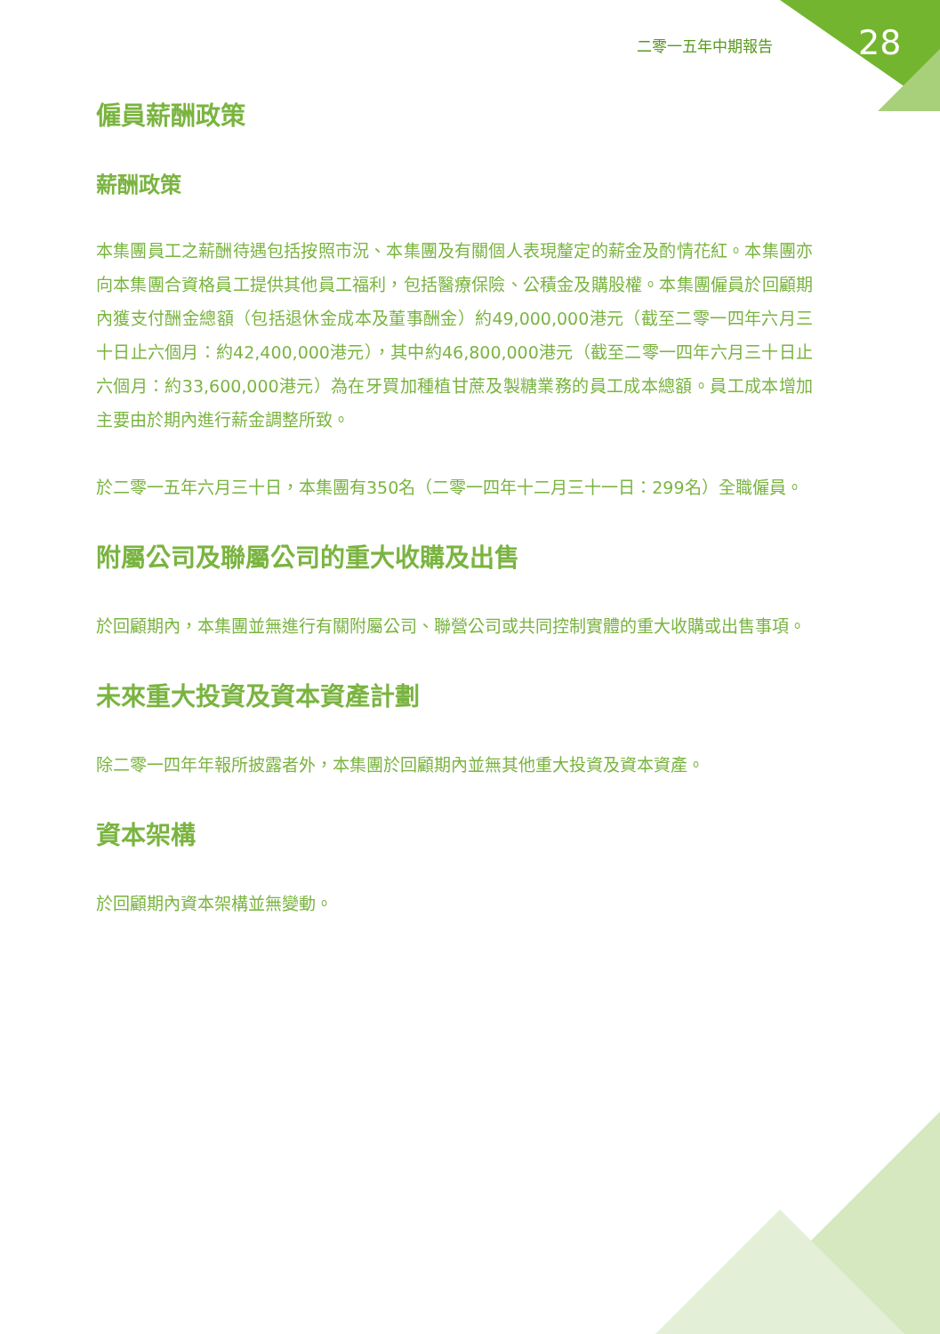二零一五年中期報告 28
僱員薪酬政策
薪酬政策
本集團員工之薪酬待遇包括按照市況、本集團及有關個人表現釐定的薪金及酌情花紅。本集團亦向本集團合資格員工提供其他員工福利，包括醫療保險、公積金及購股權。本集團僱員於回顧期內獲支付酬金總額（包括退休金成本及董事酬金）約49,000,000港元（截至二零一四年六月三十日止六個月：約42,400,000港元），其中約46,800,000港元（截至二零一四年六月三十日止六個月：約33,600,000港元）為在牙買加種植甘蔗及製糖業務的員工成本總額。員工成本增加主要由於期內進行薪金調整所致。
於二零一五年六月三十日，本集團有350名（二零一四年十二月三十一日：299名）全職僱員。
附屬公司及聯屬公司的重大收購及出售
於回顧期內，本集團並無進行有關附屬公司、聯營公司或共同控制實體的重大收購或出售事項。
未來重大投資及資本資產計劃
除二零一四年年報所披露者外，本集團於回顧期內並無其他重大投資及資本資產。
資本架構
於回顧期內資本架構並無變動。